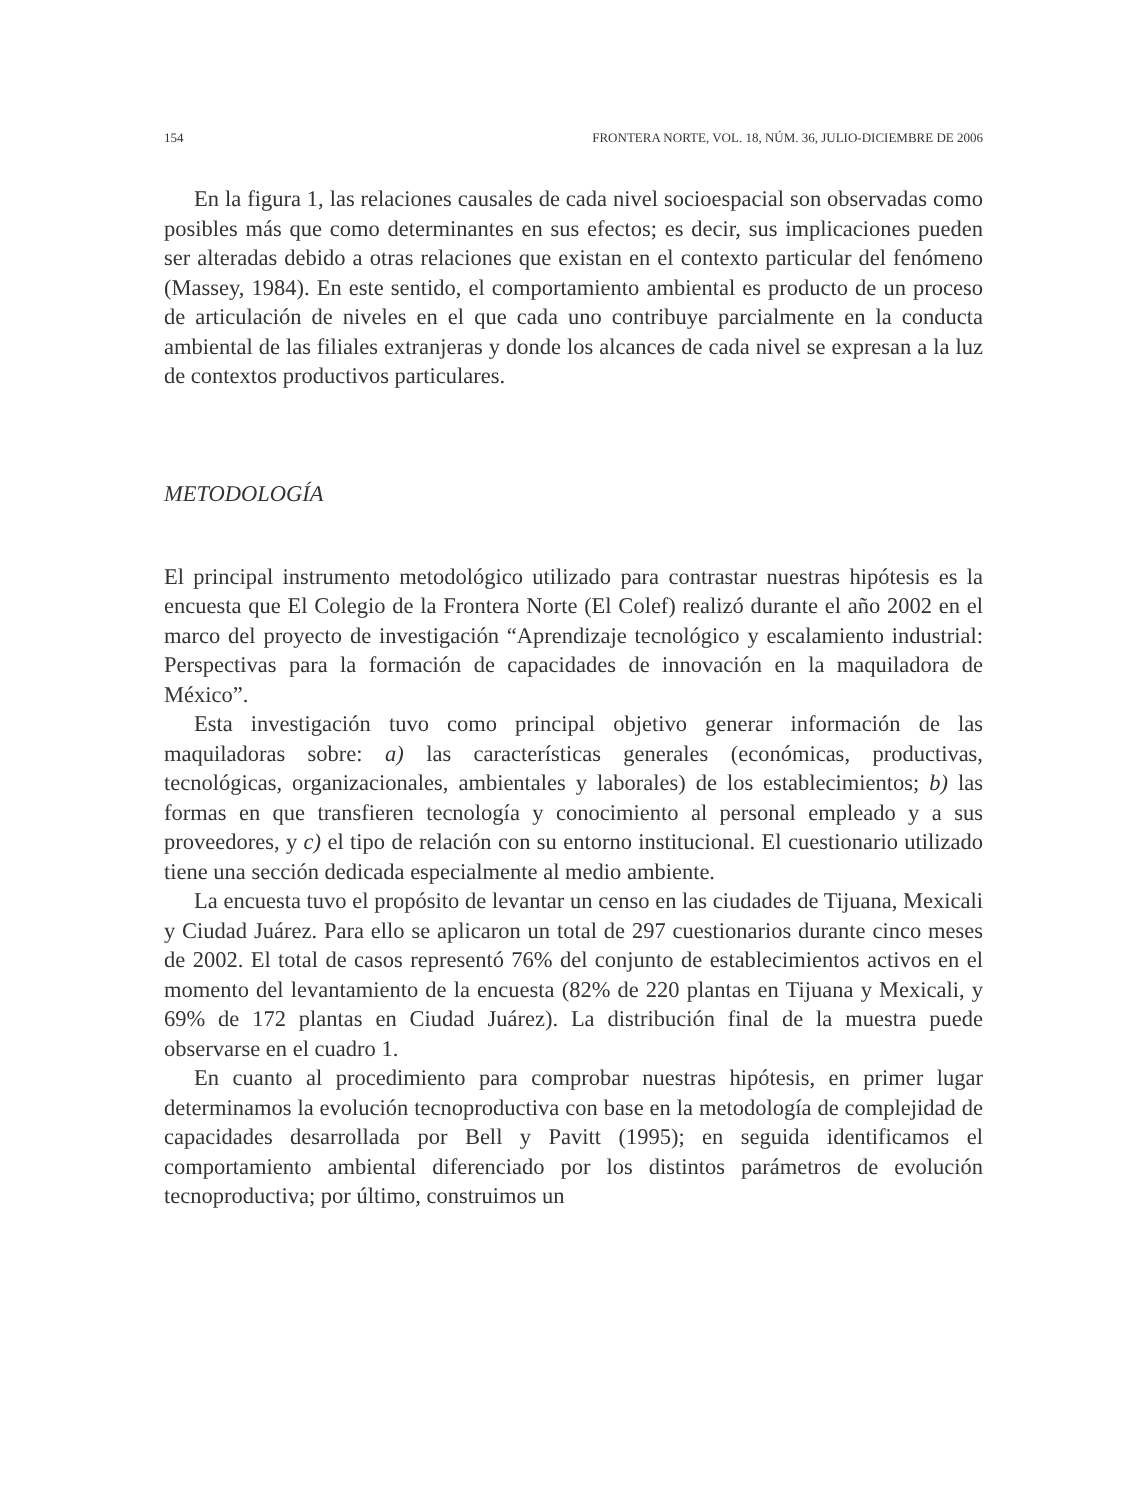154 FRONTERA NORTE, VOL. 18, NÚM. 36, JULIO-DICIEMBRE DE 2006
En la figura 1, las relaciones causales de cada nivel socioespacial son observadas como posibles más que como determinantes en sus efectos; es decir, sus implicaciones pueden ser alteradas debido a otras relaciones que existan en el contexto particular del fenómeno (Massey, 1984). En este sentido, el comportamiento ambiental es producto de un proceso de articulación de niveles en el que cada uno contribuye parcialmente en la conducta ambiental de las filiales extranjeras y donde los alcances de cada nivel se expresan a la luz de contextos productivos particulares.
METODOLOGÍA
El principal instrumento metodológico utilizado para contrastar nuestras hipótesis es la encuesta que El Colegio de la Frontera Norte (El Colef) realizó durante el año 2002 en el marco del proyecto de investigación “Aprendizaje tecnológico y escalamiento industrial: Perspectivas para la formación de capacidades de innovación en la maquiladora de México”.
Esta investigación tuvo como principal objetivo generar información de las maquiladoras sobre: a) las características generales (económicas, productivas, tecnológicas, organizacionales, ambientales y laborales) de los establecimientos; b) las formas en que transfieren tecnología y conocimiento al personal empleado y a sus proveedores, y c) el tipo de relación con su entorno institucional. El cuestionario utilizado tiene una sección dedicada especialmente al medio ambiente.
La encuesta tuvo el propósito de levantar un censo en las ciudades de Tijuana, Mexicali y Ciudad Juárez. Para ello se aplicaron un total de 297 cuestionarios durante cinco meses de 2002. El total de casos representó 76% del conjunto de establecimientos activos en el momento del levantamiento de la encuesta (82% de 220 plantas en Tijuana y Mexicali, y 69% de 172 plantas en Ciudad Juárez). La distribución final de la muestra puede observarse en el cuadro 1.
En cuanto al procedimiento para comprobar nuestras hipótesis, en primer lugar determinamos la evolución tecnoproductiva con base en la metodología de complejidad de capacidades desarrollada por Bell y Pavitt (1995); en seguida identificamos el comportamiento ambiental diferenciado por los distintos parámetros de evolución tecnoproductiva; por último, construimos un